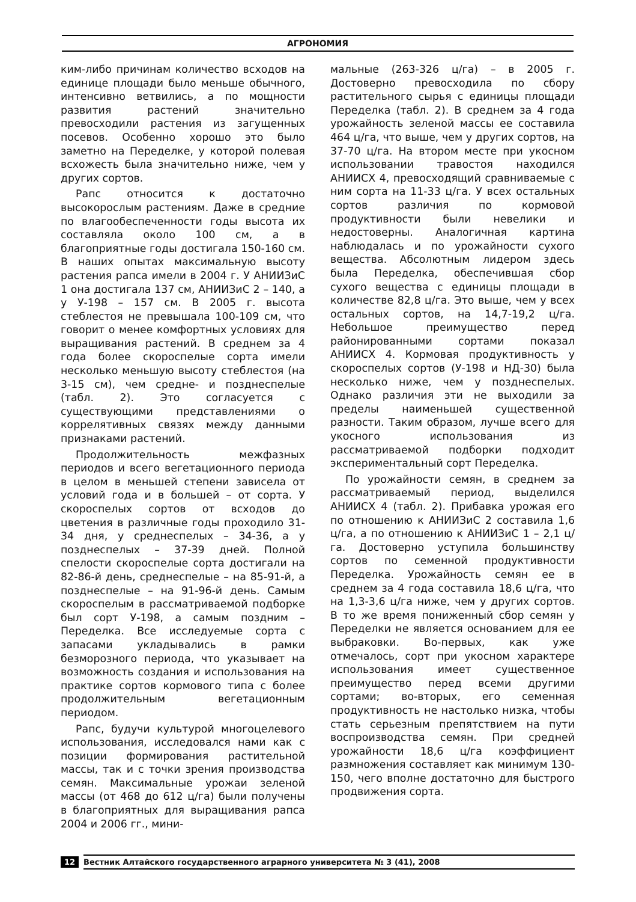АГРОНОМИЯ
ким-либо причинам количество всходов на единице площади было меньше обычного, интенсивно ветвились, а по мощности развития растений значительно превосходили растения из загущенных посевов. Особенно хорошо это было заметно на Переделке, у которой полевая всхожесть была значительно ниже, чем у других сортов.
Рапс относится к достаточно высокорослым растениям. Даже в средние по влагообеспеченности годы высота их составляла около 100 см, а в благоприятные годы достигала 150-160 см. В наших опытах максимальную высоту растения рапса имели в 2004 г. У АНИИЗиС 1 она достигала 137 см, АНИИЗиС 2 – 140, а у У-198 – 157 см. В 2005 г. высота стеблестоя не превышала 100-109 см, что говорит о менее комфортных условиях для выращивания растений. В среднем за 4 года более скороспелые сорта имели несколько меньшую высоту стеблестоя (на 3-15 см), чем средне- и позднеспелые (табл. 2). Это согласуется с существующими представлениями о коррелятивных связях между данными признаками растений.
Продолжительность межфазных периодов и всего вегетационного периода в целом в меньшей степени зависела от условий года и в большей – от сорта. У скороспелых сортов от всходов до цветения в различные годы проходило 31-34 дня, у среднеспелых – 34-36, а у позднеспелых – 37-39 дней. Полной спелости скороспелые сорта достигали на 82-86-й день, среднеспелые – на 85-91-й, а позднеспелые – на 91-96-й день. Самым скороспелым в рассматриваемой подборке был сорт У-198, а самым поздним – Переделка. Все исследуемые сорта с запасами укладывались в рамки безморозного периода, что указывает на возможность создания и использования на практике сортов кормового типа с более продолжительным вегетационным периодом.
Рапс, будучи культурой многоцелевого использования, исследовался нами как с позиции формирования растительной массы, так и с точки зрения производства семян. Максимальные урожаи зеленой массы (от 468 до 612 ц/га) были получены в благоприятных для выращивания рапса 2004 и 2006 гг., мини-
мальные (263-326 ц/га) – в 2005 г. Достоверно превосходила по сбору растительного сырья с единицы площади Переделка (табл. 2). В среднем за 4 года урожайность зеленой массы ее составила 464 ц/га, что выше, чем у других сортов, на 37-70 ц/га. На втором месте при укосном использовании травостоя находился АНИИСХ 4, превосходящий сравниваемые с ним сорта на 11-33 ц/га. У всех остальных сортов различия по кормовой продуктивности были невелики и недостоверны. Аналогичная картина наблюдалась и по урожайности сухого вещества. Абсолютным лидером здесь была Переделка, обеспечившая сбор сухого вещества с единицы площади в количестве 82,8 ц/га. Это выше, чем у всех остальных сортов, на 14,7-19,2 ц/га. Небольшое преимущество перед районированными сортами показал АНИИСХ 4. Кормовая продуктивность у скороспелых сортов (У-198 и НД-30) была несколько ниже, чем у позднеспелых. Однако различия эти не выходили за пределы наименьшей существенной разности. Таким образом, лучше всего для укосного использования из рассматриваемой подборки подходит экспериментальный сорт Переделка.
По урожайности семян, в среднем за рассматриваемый период, выделился АНИИСХ 4 (табл. 2). Прибавка урожая его по отношению к АНИИЗиС 2 составила 1,6 ц/га, а по отношению к АНИИЗиС 1 – 2,1 ц/га. Достоверно уступила большинству сортов по семенной продуктивности Переделка. Урожайность семян ее в среднем за 4 года составила 18,6 ц/га, что на 1,3-3,6 ц/га ниже, чем у других сортов. В то же время пониженный сбор семян у Переделки не является основанием для ее выбраковки. Во-первых, как уже отмечалось, сорт при укосном характере использования имеет существенное преимущество перед всеми другими сортами; во-вторых, его семенная продуктивность не настолько низка, чтобы стать серьезным препятствием на пути воспроизводства семян. При средней урожайности 18,6 ц/га коэффициент размножения составляет как минимум 130-150, чего вполне достаточно для быстрого продвижения сорта.
12 Вестник Алтайского государственного аграрного университета № 3 (41), 2008